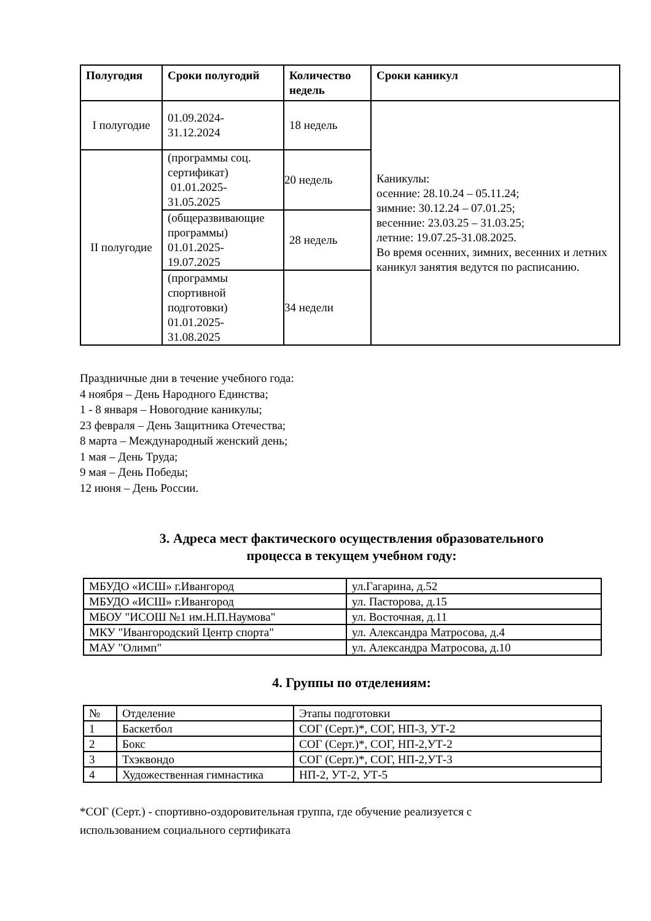| Полугодия | Сроки полугодий | Количество недель | Сроки каникул |
| --- | --- | --- | --- |
| I полугодие | 01.09.2024- 31.12.2024 | 18 недель | Каникулы: осенние: 28.10.24 – 05.11.24; зимние: 30.12.24 – 07.01.25; весенние: 23.03.25 – 31.03.25; летние: 19.07.25-31.08.2025. Во время осенних, зимних, весенних и летних каникул занятия ведутся по расписанию. |
| II полугодие | (программы соц. сертификат) 01.01.2025- 31.05.2025 | 20 недель | |
| | (общеразвивающие программы) 01.01.2025- 19.07.2025 | 28 недель | |
| | (программы спортивной подготовки) 01.01.2025- 31.08.2025 | 34 недели | |
Праздничные дни в течение учебного года:
4 ноября – День Народного Единства;
1 - 8 января – Новогодние каникулы;
23 февраля – День Защитника Отечества;
8 марта – Международный женский день;
1 мая – День Труда;
9 мая – День Победы;
12 июня – День России.
3. Адреса мест фактического осуществления образовательного
процесса в текущем учебном году:
| МБУДО «ИСШ» г.Ивангород | ул.Гагарина, д.52 |
| МБУДО «ИСШ» г.Ивангород | ул. Пасторова, д.15 |
| МБОУ "ИСОШ №1 им.Н.П.Наумова" | ул. Восточная, д.11 |
| МКУ "Ивангородский Центр спорта" | ул. Александра Матросова, д.4 |
| МАУ "Олимп" | ул. Александра Матросова, д.10 |
4. Группы по отделениям:
| № | Отделение | Этапы подготовки |
| 1 | Баскетбол | СОГ (Серт.)*, СОГ, НП-3, УТ-2 |
| 2 | Бокс | СОГ (Серт.)*, СОГ, НП-2,УТ-2 |
| 3 | Тхэквондо | СОГ (Серт.)*, СОГ, НП-2,УТ-3 |
| 4 | Художественная гимнастика | НП-2, УТ-2, УТ-5 |
*СОГ (Серт.) - спортивно-оздоровительная группа, где обучение реализуется с
использованием социального сертификата